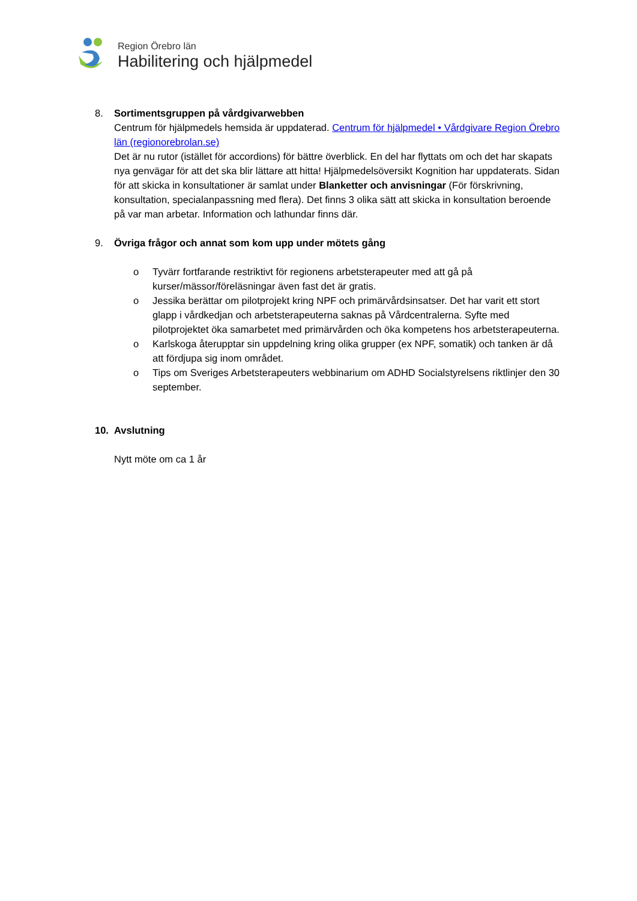Region Örebro län
Habilitering och hjälpmedel
8. Sortimentsgruppen på vårdgivarwebben
Centrum för hjälpmedels hemsida är uppdaterad. Centrum för hjälpmedel • Vårdgivare Region Örebro län (regionorebrolan.se)
Det är nu rutor (istället för accordions) för bättre överblick. En del har flyttats om och det har skapats nya genvägar för att det ska blir lättare att hitta! Hjälpmedelsöversikt Kognition har uppdaterats. Sidan för att skicka in konsultationer är samlat under Blanketter och anvisningar (För förskrivning, konsultation, specialanpassning med flera). Det finns 3 olika sätt att skicka in konsultation beroende på var man arbetar. Information och lathundar finns där.
9. Övriga frågor och annat som kom upp under mötets gång
o Tyvärr fortfarande restriktivt för regionens arbetsterapeuter med att gå på kurser/mässor/föreläsningar även fast det är gratis.
o Jessika berättar om pilotprojekt kring NPF och primärvårdsinsatser. Det har varit ett stort glapp i vårdkedjan och arbetsterapeuterna saknas på Vårdcentralerna. Syfte med pilotprojektet öka samarbetet med primärvården och öka kompetens hos arbetsterapeuterna.
o Karlskoga återupptar sin uppdelning kring olika grupper (ex NPF, somatik) och tanken är då att fördjupa sig inom området.
o Tips om Sveriges Arbetsterapeuters webbinarium om ADHD Socialstyrelsens riktlinjer den 30 september.
10. Avslutning
Nytt möte om ca 1 år